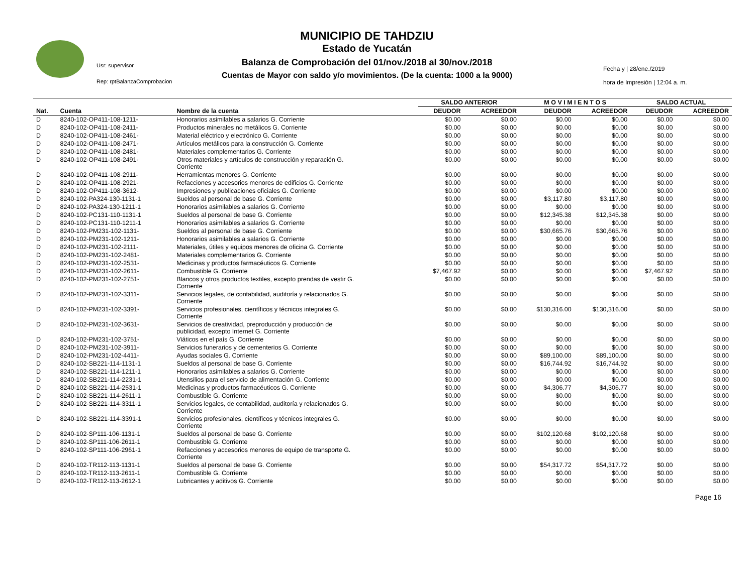Usr: supervisor
Rep: rptBalanzaComprobacion
MUNICIPIO DE TAHDZIU
Estado de Yucatán
Balanza de Comprobación del 01/nov./2018 al 30/nov./2018
Cuentas de Mayor con saldo y/o movimientos. (De la cuenta: 1000 a la 9000)
Fecha y | 28/ene./2019
hora de Impresión | 12:04 a. m.
| | | | SALDO ANTERIOR | | M O V I M I E N T O S | | SALDO ACTUAL | |
| --- | --- | --- | --- | --- | --- | --- | --- | --- |
| Nat. | Cuenta | Nombre de la cuenta | DEUDOR | ACREEDOR | DEUDOR | ACREEDOR | DEUDOR | ACREEDOR |
| D | 8240-102-OP411-108-1211- | Honorarios asimilables a salarios G. Corriente | $0.00 | $0.00 | $0.00 | $0.00 | $0.00 | $0.00 |
| D | 8240-102-OP411-108-2411- | Productos minerales no metálicos G. Corriente | $0.00 | $0.00 | $0.00 | $0.00 | $0.00 | $0.00 |
| D | 8240-102-OP411-108-2461- | Material eléctrico y electrónico G. Corriente | $0.00 | $0.00 | $0.00 | $0.00 | $0.00 | $0.00 |
| D | 8240-102-OP411-108-2471- | Artículos metálicos para la construcción G. Corriente | $0.00 | $0.00 | $0.00 | $0.00 | $0.00 | $0.00 |
| D | 8240-102-OP411-108-2481- | Materiales complementarios G. Corriente | $0.00 | $0.00 | $0.00 | $0.00 | $0.00 | $0.00 |
| D | 8240-102-OP411-108-2491- | Otros materiales y artículos de construcción y reparación G. Corriente | $0.00 | $0.00 | $0.00 | $0.00 | $0.00 | $0.00 |
| D | 8240-102-OP411-108-2911- | Herramientas menores G. Corriente | $0.00 | $0.00 | $0.00 | $0.00 | $0.00 | $0.00 |
| D | 8240-102-OP411-108-2921- | Refacciones y accesorios menores de edificios G. Corriente | $0.00 | $0.00 | $0.00 | $0.00 | $0.00 | $0.00 |
| D | 8240-102-OP411-108-3612- | Impresiones y publicaciones oficiales G. Corriente | $0.00 | $0.00 | $0.00 | $0.00 | $0.00 | $0.00 |
| D | 8240-102-PA324-130-1131-1 | Sueldos al personal de base G. Corriente | $0.00 | $0.00 | $3,117.80 | $3,117.80 | $0.00 | $0.00 |
| D | 8240-102-PA324-130-1211-1 | Honorarios asimilables a salarios G. Corriente | $0.00 | $0.00 | $0.00 | $0.00 | $0.00 | $0.00 |
| D | 8240-102-PC131-110-1131-1 | Sueldos al personal de base G. Corriente | $0.00 | $0.00 | $12,345.38 | $12,345.38 | $0.00 | $0.00 |
| D | 8240-102-PC131-110-1211-1 | Honorarios asimilables a salarios G. Corriente | $0.00 | $0.00 | $0.00 | $0.00 | $0.00 | $0.00 |
| D | 8240-102-PM231-102-1131- | Sueldos al personal de base G. Corriente | $0.00 | $0.00 | $30,665.76 | $30,665.76 | $0.00 | $0.00 |
| D | 8240-102-PM231-102-1211- | Honorarios asimilables a salarios G. Corriente | $0.00 | $0.00 | $0.00 | $0.00 | $0.00 | $0.00 |
| D | 8240-102-PM231-102-2111- | Materiales, útiles y equipos menores de oficina G. Corriente | $0.00 | $0.00 | $0.00 | $0.00 | $0.00 | $0.00 |
| D | 8240-102-PM231-102-2481- | Materiales complementarios G. Corriente | $0.00 | $0.00 | $0.00 | $0.00 | $0.00 | $0.00 |
| D | 8240-102-PM231-102-2531- | Medicinas y productos farmacéuticos G. Corriente | $0.00 | $0.00 | $0.00 | $0.00 | $0.00 | $0.00 |
| D | 8240-102-PM231-102-2611- | Combustible G. Corriente | $7,467.92 | $0.00 | $0.00 | $0.00 | $7,467.92 | $0.00 |
| D | 8240-102-PM231-102-2751- | Blancos y otros productos textiles, excepto prendas de vestir G. Corriente | $0.00 | $0.00 | $0.00 | $0.00 | $0.00 | $0.00 |
| D | 8240-102-PM231-102-3311- | Servicios legales, de contabilidad, auditoría y relacionados G. Corriente | $0.00 | $0.00 | $0.00 | $0.00 | $0.00 | $0.00 |
| D | 8240-102-PM231-102-3391- | Servicios profesionales, científicos y técnicos integrales G. Corriente | $0.00 | $0.00 | $130,316.00 | $130,316.00 | $0.00 | $0.00 |
| D | 8240-102-PM231-102-3631- | Servicios de creatividad, preproducción y producción de publicidad, excepto Internet G. Corriente | $0.00 | $0.00 | $0.00 | $0.00 | $0.00 | $0.00 |
| D | 8240-102-PM231-102-3751- | Viáticos en el país G. Corriente | $0.00 | $0.00 | $0.00 | $0.00 | $0.00 | $0.00 |
| D | 8240-102-PM231-102-3911- | Servicios funerarios y de cementerios G. Corriente | $0.00 | $0.00 | $0.00 | $0.00 | $0.00 | $0.00 |
| D | 8240-102-PM231-102-4411- | Ayudas sociales G. Corriente | $0.00 | $0.00 | $89,100.00 | $89,100.00 | $0.00 | $0.00 |
| D | 8240-102-SB221-114-1131-1 | Sueldos al personal de base G. Corriente | $0.00 | $0.00 | $16,744.92 | $16,744.92 | $0.00 | $0.00 |
| D | 8240-102-SB221-114-1211-1 | Honorarios asimilables a salarios G. Corriente | $0.00 | $0.00 | $0.00 | $0.00 | $0.00 | $0.00 |
| D | 8240-102-SB221-114-2231-1 | Utensilios para el servicio de alimentación G. Corriente | $0.00 | $0.00 | $0.00 | $0.00 | $0.00 | $0.00 |
| D | 8240-102-SB221-114-2531-1 | Medicinas y productos farmacéuticos G. Corriente | $0.00 | $0.00 | $4,306.77 | $4,306.77 | $0.00 | $0.00 |
| D | 8240-102-SB221-114-2611-1 | Combustible G. Corriente | $0.00 | $0.00 | $0.00 | $0.00 | $0.00 | $0.00 |
| D | 8240-102-SB221-114-3311-1 | Servicios legales, de contabilidad, auditoría y relacionados G. Corriente | $0.00 | $0.00 | $0.00 | $0.00 | $0.00 | $0.00 |
| D | 8240-102-SB221-114-3391-1 | Servicios profesionales, científicos y técnicos integrales G. Corriente | $0.00 | $0.00 | $0.00 | $0.00 | $0.00 | $0.00 |
| D | 8240-102-SP111-106-1131-1 | Sueldos al personal de base G. Corriente | $0.00 | $0.00 | $102,120.68 | $102,120.68 | $0.00 | $0.00 |
| D | 8240-102-SP111-106-2611-1 | Combustible G. Corriente | $0.00 | $0.00 | $0.00 | $0.00 | $0.00 | $0.00 |
| D | 8240-102-SP111-106-2961-1 | Refacciones y accesorios menores de equipo de transporte G. Corriente | $0.00 | $0.00 | $0.00 | $0.00 | $0.00 | $0.00 |
| D | 8240-102-TR112-113-1131-1 | Sueldos al personal de base G. Corriente | $0.00 | $0.00 | $54,317.72 | $54,317.72 | $0.00 | $0.00 |
| D | 8240-102-TR112-113-2611-1 | Combustible G. Corriente | $0.00 | $0.00 | $0.00 | $0.00 | $0.00 | $0.00 |
| D | 8240-102-TR112-113-2612-1 | Lubricantes y aditivos G. Corriente | $0.00 | $0.00 | $0.00 | $0.00 | $0.00 | $0.00 |
Page 16